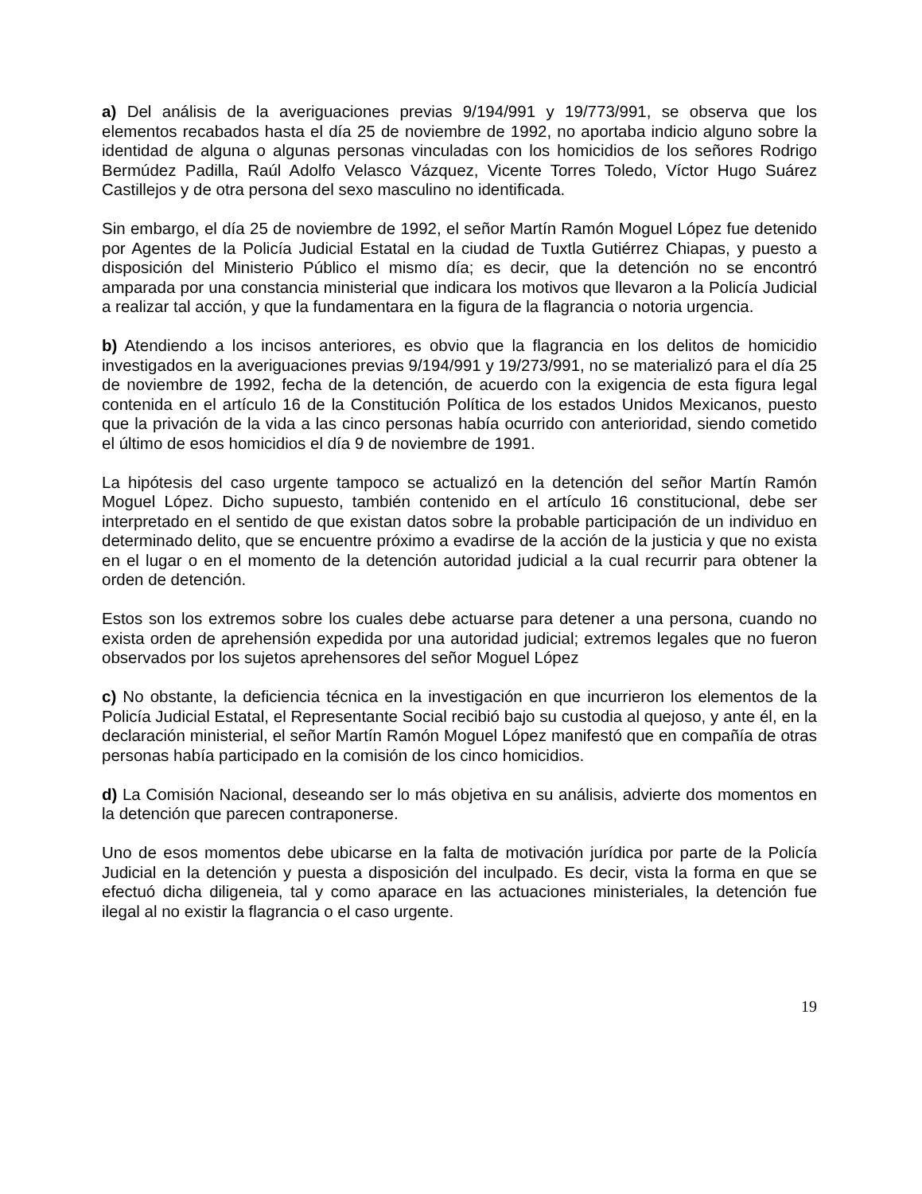a) Del análisis de la averiguaciones previas 9/194/991 y 19/773/991, se observa que los elementos recabados hasta el día 25 de noviembre de 1992, no aportaba indicio alguno sobre la identidad de alguna o algunas personas vinculadas con los homicidios de los señores Rodrigo Bermúdez Padilla, Raúl Adolfo Velasco Vázquez, Vicente Torres Toledo, Víctor Hugo Suárez Castillejos y de otra persona del sexo masculino no identificada.
Sin embargo, el día 25 de noviembre de 1992, el señor Martín Ramón Moguel López fue detenido por Agentes de la Policía Judicial Estatal en la ciudad de Tuxtla Gutiérrez Chiapas, y puesto a disposición del Ministerio Público el mismo día; es decir, que la detención no se encontró amparada por una constancia ministerial que indicara los motivos que llevaron a la Policía Judicial a realizar tal acción, y que la fundamentara en la figura de la flagrancia o notoria urgencia.
b) Atendiendo a los incisos anteriores, es obvio que la flagrancia en los delitos de homicidio investigados en la averiguaciones previas 9/194/991 y 19/273/991, no se materializó para el día 25 de noviembre de 1992, fecha de la detención, de acuerdo con la exigencia de esta figura legal contenida en el artículo 16 de la Constitución Política de los estados Unidos Mexicanos, puesto que la privación de la vida a las cinco personas había ocurrido con anterioridad, siendo cometido el último de esos homicidios el día 9 de noviembre de 1991.
La hipótesis del caso urgente tampoco se actualizó en la detención del señor Martín Ramón Moguel López. Dicho supuesto, también contenido en el artículo 16 constitucional, debe ser interpretado en el sentido de que existan datos sobre la probable participación de un individuo en determinado delito, que se encuentre próximo a evadirse de la acción de la justicia y que no exista en el lugar o en el momento de la detención autoridad judicial a la cual recurrir para obtener la orden de detención.
Estos son los extremos sobre los cuales debe actuarse para detener a una persona, cuando no exista orden de aprehensión expedida por una autoridad judicial; extremos legales que no fueron observados por los sujetos aprehensores del señor Moguel López
c) No obstante, la deficiencia técnica en la investigación en que incurrieron los elementos de la Policía Judicial Estatal, el Representante Social recibió bajo su custodia al quejoso, y ante él, en la declaración ministerial, el señor Martín Ramón Moguel López manifestó que en compañía de otras personas había participado en la comisión de los cinco homicidios.
d) La Comisión Nacional, deseando ser lo más objetiva en su análisis, advierte dos momentos en la detención que parecen contraponerse.
Uno de esos momentos debe ubicarse en la falta de motivación jurídica por parte de la Policía Judicial en la detención y puesta a disposición del inculpado. Es decir, vista la forma en que se efectuó dicha diligeneia, tal y como aparace en las actuaciones ministeriales, la detención fue ilegal al no existir la flagrancia o el caso urgente.
19